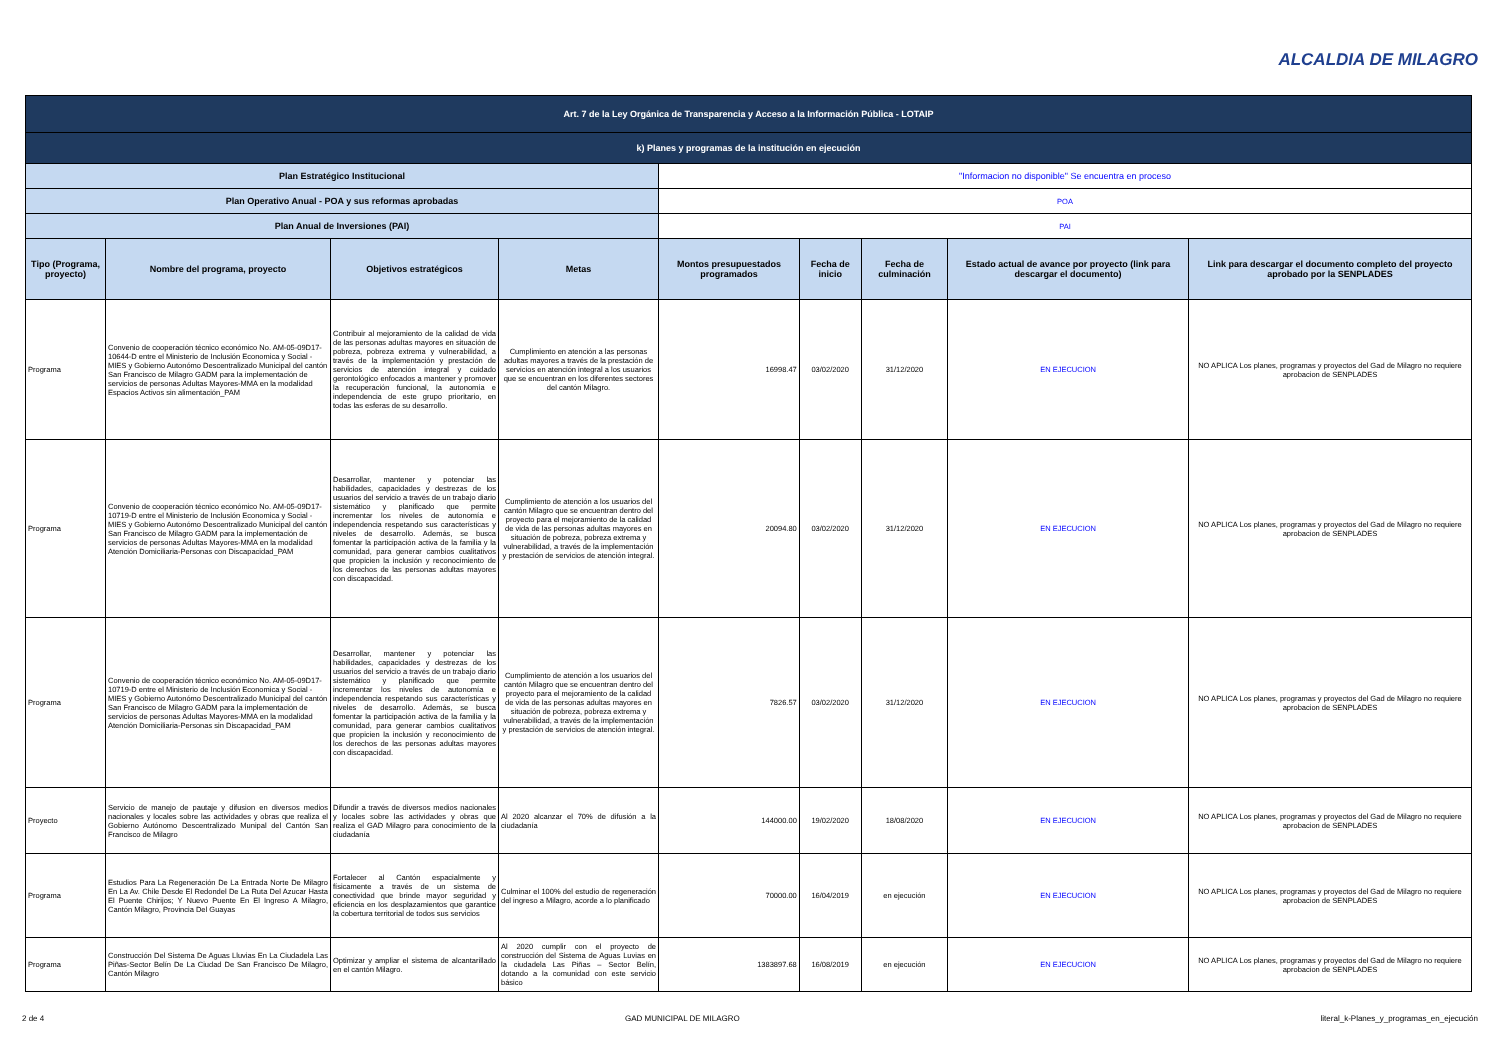ALCALDIA DE MILAGRO
| Art. 7 de la Ley Orgánica de Transparencia y Acceso a la Información Pública - LOTAIP | | | | | | | | |
| k) Planes y programas de la institución en ejecución | | | | | | | | |
| Plan Estratégico Institucional | | | | "Informacion no disponible" Se encuentra en proceso | | | | |
| Plan Operativo Anual - POA y sus reformas aprobadas | | | | POA | | | | |
| Plan Anual de Inversiones (PAI) | | | | PAI | | | | |
| Tipo (Programa, proyecto) | Nombre del programa, proyecto | Objetivos estratégicos | Metas | Montos presupuestados programados | Fecha de inicio | Fecha de culminación | Estado actual de avance por proyecto (link para descargar el documento) | Link para descargar el documento completo del proyecto aprobado por la SENPLADES |
| Programa | Convenio de cooperación técnico económico No. AM-05-09D17-10644-D entre el Ministerio de Inclusión Economica y Social - MIES y Gobierno Autonómo Descentralizado Municipal del cantón San Francisco de Milagro GADM para la implementación de servicios de personas Adultas Mayores-MMA en la modalidad Espacios Activos sin alimentación_PAM | Contribuir al mejoramiento de la calidad de vida de las personas adultas mayores en situación de pobreza, pobreza extrema y vulnerabilidad, a través de la implementación y prestación de servicios de atención integral y cuidado gerontológico enfocados a mantener y promover la recuperación funcional, la autonomía e independencia de este grupo prioritario, en todas las esferas de su desarrollo. | Cumplimiento en atención a las personas adultas mayores a través de la prestación de servicios en atención integral a los usuarios que se encuentran en los diferentes sectores del cantón Milagro. | 16998.47 | 03/02/2020 | 31/12/2020 | EN EJECUCION | NO APLICA Los planes, programas y proyectos del Gad de Milagro no requiere aprobacion de SENPLADES |
| Programa | Convenio de cooperación técnico económico No. AM-05-09D17-10719-D entre el Ministerio de Inclusión Economica y Social - MIES y Gobierno Autonómo Descentralizado Municipal del cantón San Francisco de Milagro GADM para la implementación de servicios de personas Adultas Mayores-MMA en la modalidad Atención Domiciliaria-Personas con Discapacidad_PAM | Desarrollar, mantener y potenciar las habilidades, capacidades y destrezas de los usuarios del servicio a través de un trabajo diario sistemático y planificado que permite incrementar los niveles de autonomía e independencia respetando sus características y niveles de desarrollo. Además, se busca fomentar la participación activa de la familia y la comunidad, para generar cambios cualitativos que propicien la inclusión y reconocimiento de los derechos de las personas adultas mayores con discapacidad. | Cumplimiento de atención a los usuarios del cantón Milagro que se encuentran dentro del proyecto para el mejoramiento de la calidad de vida de las personas adultas mayores en situación de pobreza, pobreza extrema y vulnerabilidad, a través de la implementación y prestación de servicios de atención integral. | 20094.80 | 03/02/2020 | 31/12/2020 | EN EJECUCION | NO APLICA Los planes, programas y proyectos del Gad de Milagro no requiere aprobacion de SENPLADES |
| Programa | Convenio de cooperación técnico económico No. AM-05-09D17-10719-D entre el Ministerio de Inclusión Economica y Social - MIES y Gobierno Autonómo Descentralizado Municipal del cantón San Francisco de Milagro GADM para la implementación de servicios de personas Adultas Mayores-MMA en la modalidad Atención Domiciliaria-Personas sin Discapacidad_PAM | Desarrollar, mantener y potenciar las habilidades, capacidades y destrezas de los usuarios del servicio a través de un trabajo diario sistemático y planificado que permite incrementar los niveles de autonomía e independencia respetando sus características y niveles de desarrollo. Además, se busca fomentar la participación activa de la familia y la comunidad, para generar cambios cualitativos que propicien la inclusión y reconocimiento de los derechos de las personas adultas mayores con discapacidad. | Cumplimiento de atención a los usuarios del cantón Milagro que se encuentran dentro del proyecto para el mejoramiento de la calidad de vida de las personas adultas mayores en situación de pobreza, pobreza extrema y vulnerabilidad, a través de la implementación y prestación de servicios de atención integral. | 7826.57 | 03/02/2020 | 31/12/2020 | EN EJECUCION | NO APLICA Los planes, programas y proyectos del Gad de Milagro no requiere aprobacion de SENPLADES |
| Proyecto | Servicio de manejo de pautaje y difusion en diversos medios nacionales y locales sobre las actividades y obras que realiza el Gobierno Autónomo Descentralizado Munipal del Cantón San Francisco de Milagro | Difundir a través de diversos medios nacionales y locales sobre las actividades y obras que realiza el GAD Milagro para conocimiento de la ciudadanía | Al 2020 alcanzar el 70% de difusión a la ciudadanía | 144000.00 | 19/02/2020 | 18/08/2020 | EN EJECUCION | NO APLICA Los planes, programas y proyectos del Gad de Milagro no requiere aprobacion de SENPLADES |
| Programa | Estudios Para La Regeneración De La Entrada Norte De Milagro En La Av. Chile Desde El Redondel De La Ruta Del Azucar Hasta El Puente Chirijos; Y Nuevo Puente En El Ingreso A Milagro, Cantón Milagro, Provincia Del Guayas | Fortalecer al Cantón espacialmente y físicamente a través de un sistema de conectividad que brinde mayor seguridad y eficiencia en los desplazamientos que garantice la cobertura territorial de todos sus servicios | Culminar el 100% del estudio de regeneración del ingreso a Milagro, acorde a lo planificado | 70000.00 | 16/04/2019 | en ejecución | EN EJECUCION | NO APLICA Los planes, programas y proyectos del Gad de Milagro no requiere aprobacion de SENPLADES |
| Programa | Construcción Del Sistema De Aguas Lluvias En La Ciudadela Las Piñas-Sector Belín De La Ciudad De San Francisco De Milagro, Cantón Milagro | Optimizar y ampliar el sistema de alcantarillado en el cantón Milagro. | Al 2020 cumplir con el proyecto de construcción del Sistema de Aguas Luvias en la ciudadela Las Piñas – Sector Belín, dotando a la comunidad con este servicio básico | 1383897.68 | 16/08/2019 | en ejecución | EN EJECUCION | NO APLICA Los planes, programas y proyectos del Gad de Milagro no requiere aprobacion de SENPLADES |
2 de 4 GAD MUNICIPAL DE MILAGRO literal_k-Planes_y_programas_en_ejecución